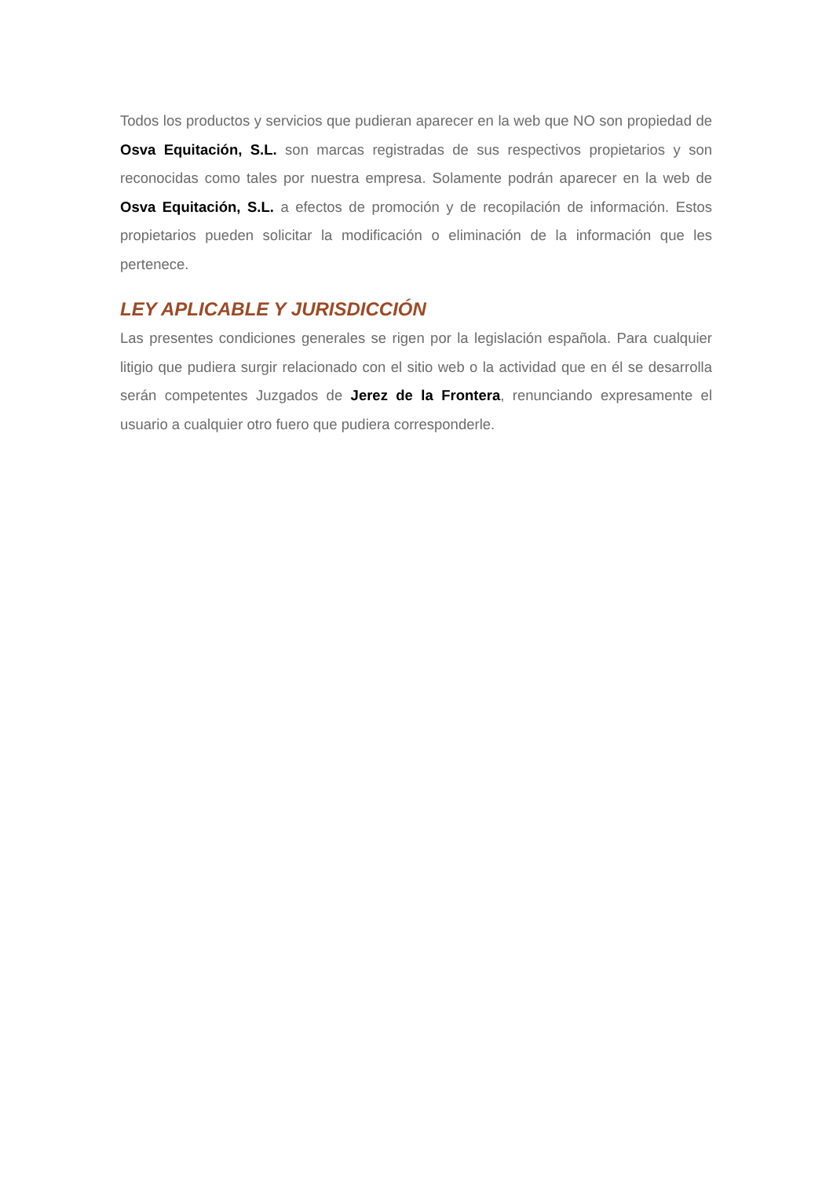Todos los productos y servicios que pudieran aparecer en la web que NO son propiedad de Osva Equitación, S.L. son marcas registradas de sus respectivos propietarios y son reconocidas como tales por nuestra empresa. Solamente podrán aparecer en la web de Osva Equitación, S.L. a efectos de promoción y de recopilación de información. Estos propietarios pueden solicitar la modificación o eliminación de la información que les pertenece.
LEY APLICABLE Y JURISDICCIÓN
Las presentes condiciones generales se rigen por la legislación española. Para cualquier litigio que pudiera surgir relacionado con el sitio web o la actividad que en él se desarrolla serán competentes Juzgados de Jerez de la Frontera, renunciando expresamente el usuario a cualquier otro fuero que pudiera corresponderle.